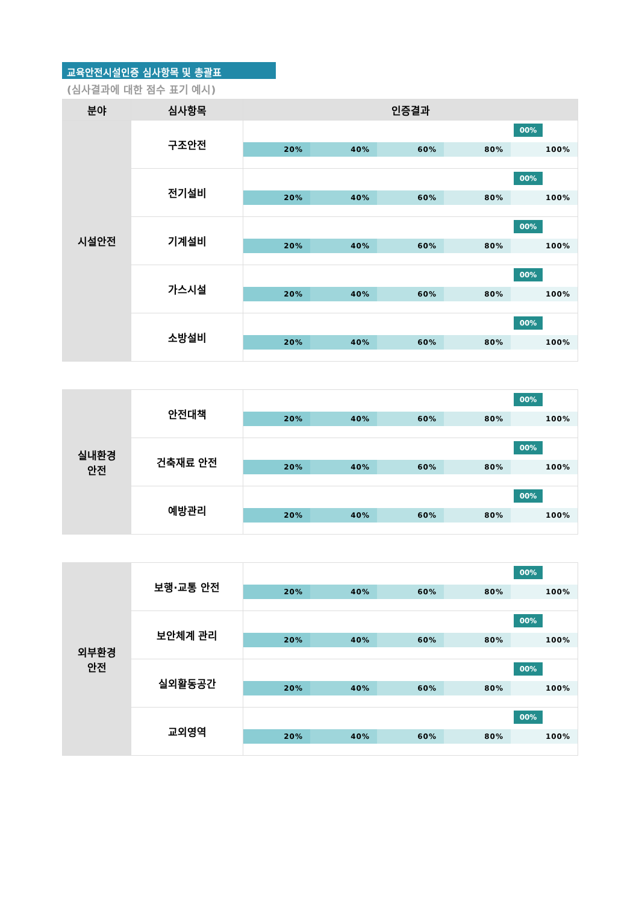교육안전시설인증 심사항목 및 총괄표
(심사결과에 대한 점수 표기 예시)
| 분야 | 심사항목 | 인증결과 |
| --- | --- | --- |
| 시설안전 | 구조안전 | 00% 20% 40% 60% 80% 100% |
| | 전기설비 | 00% 20% 40% 60% 80% 100% |
| | 기계설비 | 00% 20% 40% 60% 80% 100% |
| | 가스시설 | 00% 20% 40% 60% 80% 100% |
| | 소방설비 | 00% 20% 40% 60% 80% 100% |
| 실내환경 안전 | 안전대책 | 00% 20% 40% 60% 80% 100% |
| | 건축재료 안전 | 00% 20% 40% 60% 80% 100% |
| | 예방관리 | 00% 20% 40% 60% 80% 100% |
| 외부환경 안전 | 보행·교통 안전 | 00% 20% 40% 60% 80% 100% |
| | 보안체계 관리 | 00% 20% 40% 60% 80% 100% |
| | 실외활동공간 | 00% 20% 40% 60% 80% 100% |
| | 교외영역 | 00% 20% 40% 60% 80% 100% |